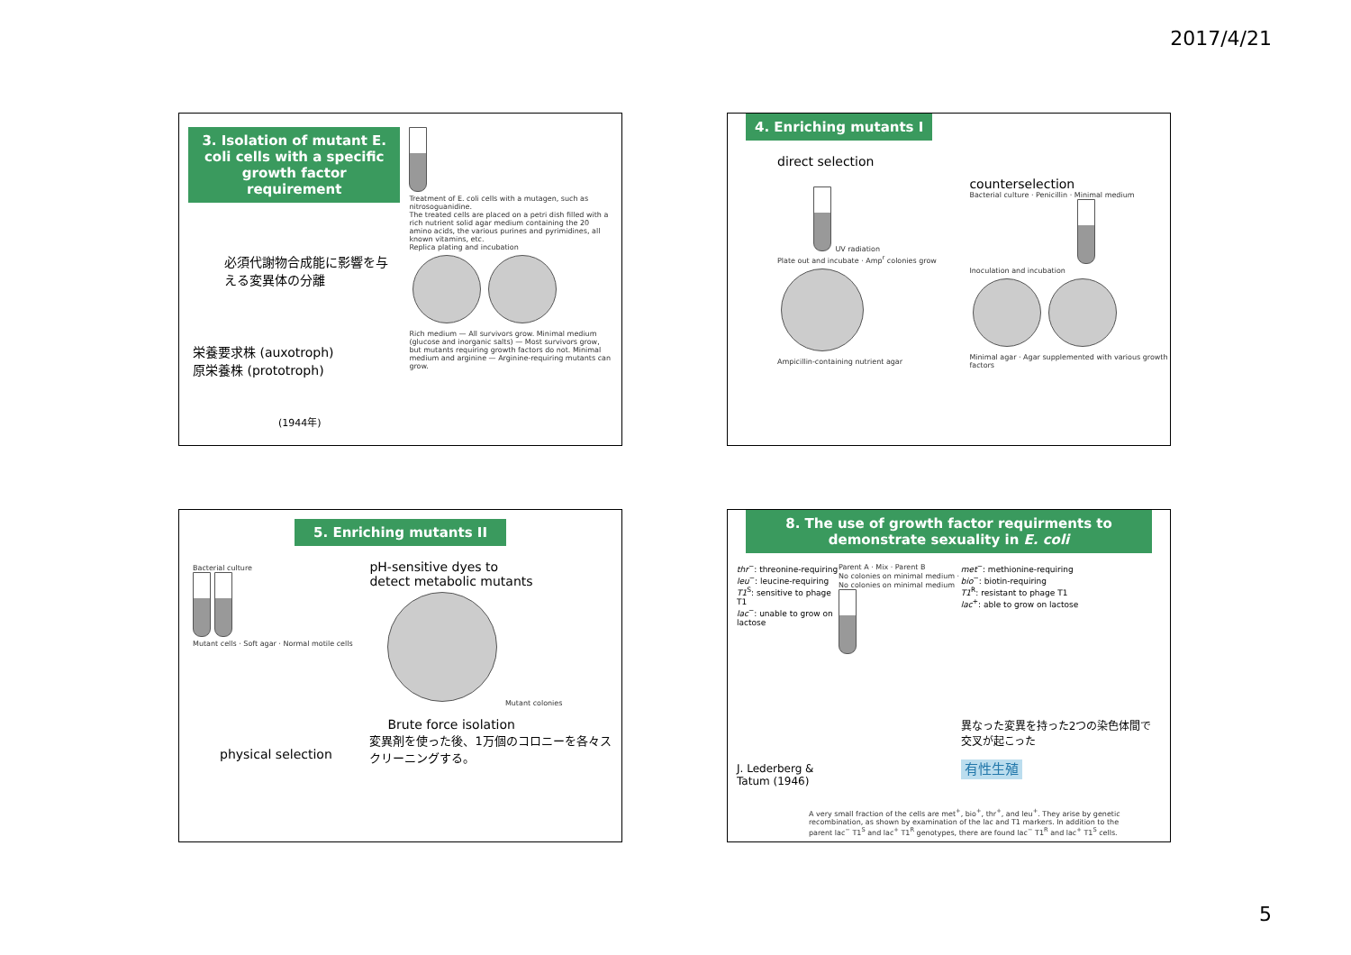2017/4/21
3. Isolation of mutant E. coli cells with a specific growth factor requirement
必須代謝物合成能に影響を与える変異体の分離
栄養要求株 (auxotroph)
原栄養株 (prototroph)
(1944年)
Treatment of E. coli cells with a mutagen, such as nitrosoguanidine.
The treated cells are placed on a petri dish filled with a rich nutrient solid agar medium containing the 20 amino acids, the various purines and pyrimidines, all known vitamins, etc.
Replica plating and incubation
Rich medium — All survivors grow. Minimal medium (glucose and inorganic salts) — Most survivors grow, but mutants requiring growth factors do not. Minimal medium and arginine — Arginine-requiring mutants can grow.
4. Enriching mutants I
direct selection
UV radiation
Plate out and incubate · Amp<sup>r</sup> colonies grow
Ampicillin-containing nutrient agar
counterselection
Bacterial culture · Penicillin · Minimal medium
Inoculation and incubation
Minimal agar · Agar supplemented with various growth factors
5. Enriching mutants II
Bacterial culture
Mutant cells · Soft agar · Normal motile cells
physical selection
pH-sensitive dyes to
detect metabolic mutants
Mutant colonies
Brute force isolation
変異剤を使った後、1万個のコロニーを各々スクリーニングする。
8. The use of growth factor requirments to demonstrate sexuality in E. coli
thr<sup>−</sup>: threonine-requiring
leu<sup>−</sup>: leucine-requiring
T1<sup>S</sup>: sensitive to phage T1
lac<sup>−</sup>: unable to grow on lactose
J. Lederberg & Tatum (1946)
Parent A · Mix · Parent B
No colonies on minimal medium · No colonies on minimal medium
met<sup>−</sup>: methionine-requiring
bio<sup>−</sup>: biotin-requiring
T1<sup>R</sup>: resistant to phage T1
lac<sup>+</sup>: able to grow on lactose
異なった変異を持った2つの染色体間で交叉が起こった
有性生殖
A very small fraction of the cells are met<sup>+</sup>, bio<sup>+</sup>, thr<sup>+</sup>, and leu<sup>+</sup>. They arise by genetic recombination, as shown by examination of the lac and T1 markers. In addition to the parent lac<sup>−</sup> T1<sup>S</sup> and lac<sup>+</sup> T1<sup>R</sup> genotypes, there are found lac<sup>−</sup> T1<sup>R</sup> and lac<sup>+</sup> T1<sup>S</sup> cells.
5